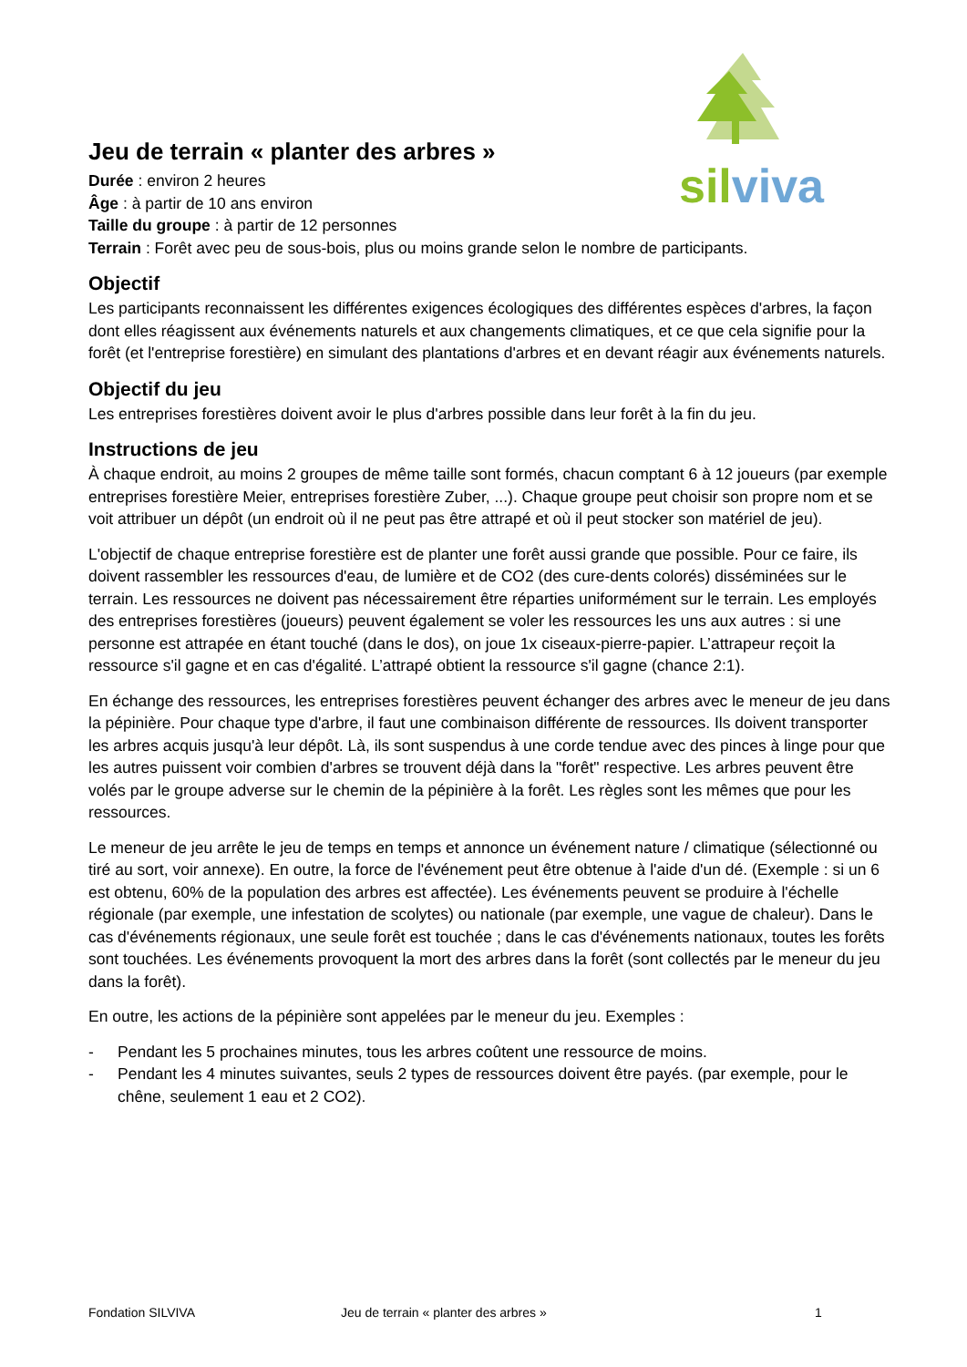sil viva
Jeu de terrain « planter des arbres »
Durée : environ 2 heures
Âge : à partir de 10 ans environ
Taille du groupe : à partir de 12 personnes
Terrain : Forêt avec peu de sous-bois, plus ou moins grande selon le nombre de participants.
Objectif
Les participants reconnaissent les différentes exigences écologiques des différentes espèces d'arbres, la façon dont elles réagissent aux événements naturels et aux changements climatiques, et ce que cela signifie pour la forêt (et l'entreprise forestière) en simulant des plantations d'arbres et en devant réagir aux événements naturels.
Objectif du jeu
Les entreprises forestières doivent avoir le plus d'arbres possible dans leur forêt à la fin du jeu.
Instructions de jeu
À chaque endroit, au moins 2 groupes de même taille sont formés, chacun comptant 6 à 12 joueurs (par exemple entreprises forestière Meier, entreprises forestière Zuber, ...). Chaque groupe peut choisir son propre nom et se voit attribuer un dépôt (un endroit où il ne peut pas être attrapé et où il peut stocker son matériel de jeu).
L'objectif de chaque entreprise forestière est de planter une forêt aussi grande que possible. Pour ce faire, ils doivent rassembler les ressources d'eau, de lumière et de CO2 (des cure-dents colorés) disséminées sur le terrain. Les ressources ne doivent pas nécessairement être réparties uniformément sur le terrain. Les employés des entreprises forestières (joueurs) peuvent également se voler les ressources les uns aux autres : si une personne est attrapée en étant touché (dans le dos), on joue 1x ciseaux-pierre-papier. L’attrapeur reçoit la ressource s'il gagne et en cas d'égalité. L’attrapé obtient la ressource s'il gagne (chance 2:1).
En échange des ressources, les entreprises forestières peuvent échanger des arbres avec le meneur de jeu dans la pépinière. Pour chaque type d'arbre, il faut une combinaison différente de ressources. Ils doivent transporter les arbres acquis jusqu'à leur dépôt. Là, ils sont suspendus à une corde tendue avec des pinces à linge pour que les autres puissent voir combien d'arbres se trouvent déjà dans la "forêt" respective. Les arbres peuvent être volés par le groupe adverse sur le chemin de la pépinière à la forêt. Les règles sont les mêmes que pour les ressources.
Le meneur de jeu arrête le jeu de temps en temps et annonce un événement nature / climatique (sélectionné ou tiré au sort, voir annexe). En outre, la force de l'événement peut être obtenue à l'aide d'un dé. (Exemple : si un 6 est obtenu, 60% de la population des arbres est affectée). Les événements peuvent se produire à l'échelle régionale (par exemple, une infestation de scolytes) ou nationale (par exemple, une vague de chaleur). Dans le cas d'événements régionaux, une seule forêt est touchée ; dans le cas d'événements nationaux, toutes les forêts sont touchées. Les événements provoquent la mort des arbres dans la forêt (sont collectés par le meneur du jeu dans la forêt).
En outre, les actions de la pépinière sont appelées par le meneur du jeu. Exemples :
- Pendant les 5 prochaines minutes, tous les arbres coûtent une ressource de moins.
- Pendant les 4 minutes suivantes, seuls 2 types de ressources doivent être payés. (par exemple, pour le chêne, seulement 1 eau et 2 CO2).
Fondation SILVIVA Jeu de terrain « planter des arbres » 1